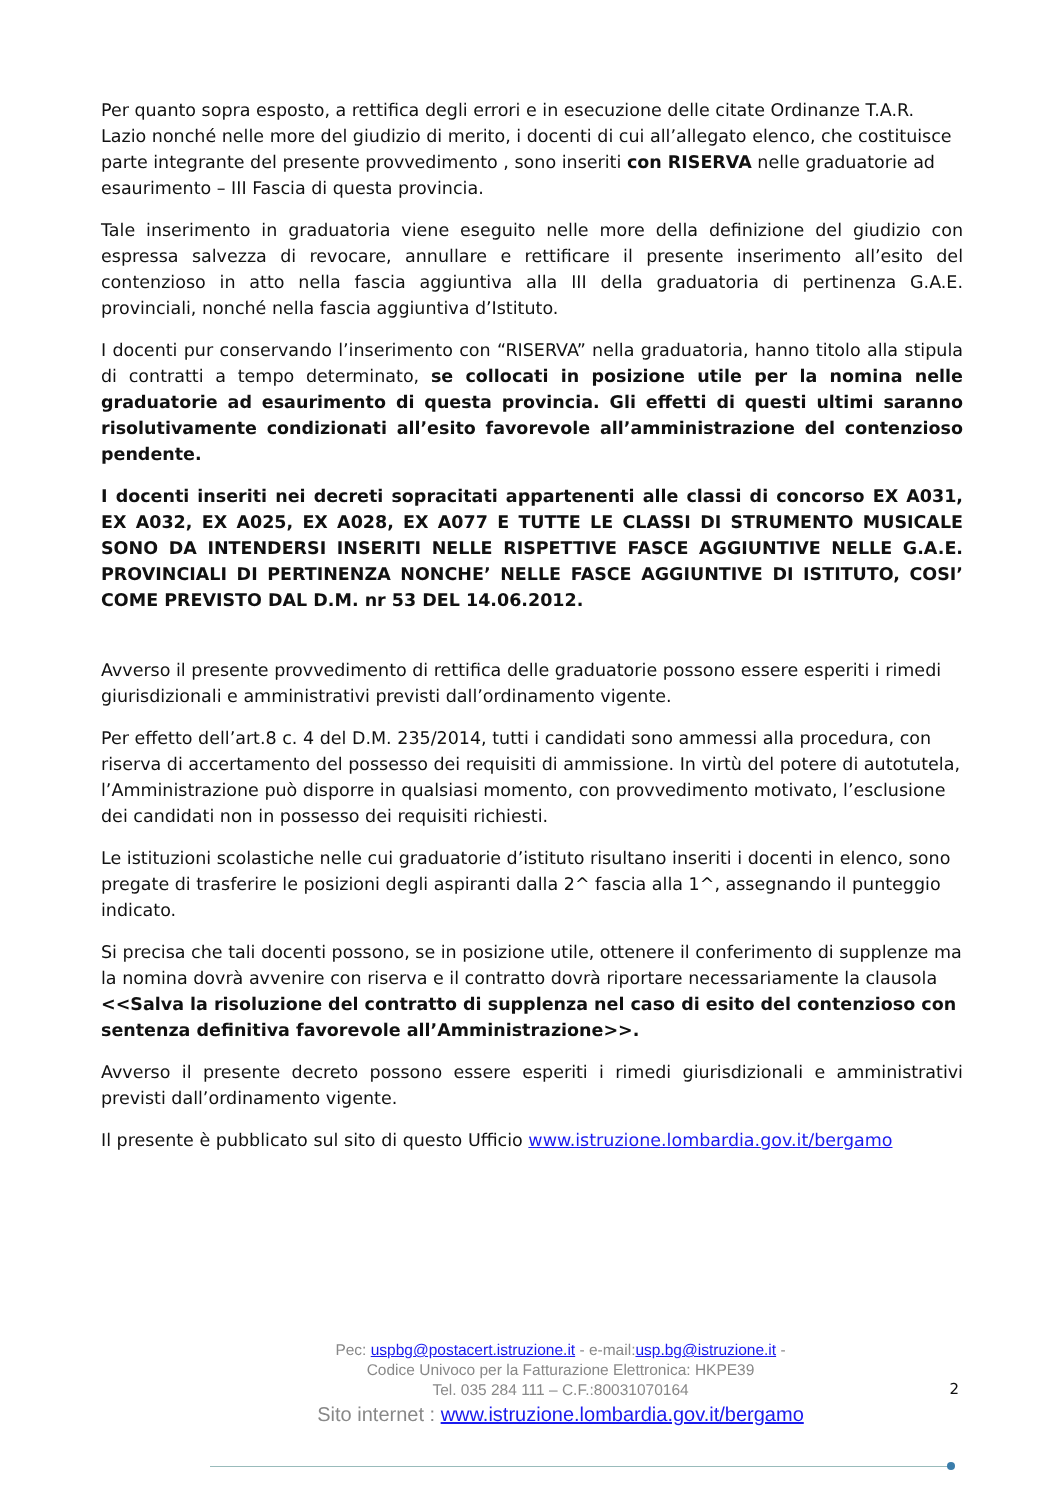Per quanto sopra esposto, a rettifica degli errori e in esecuzione delle citate Ordinanze T.A.R. Lazio nonché nelle more del giudizio di merito, i docenti di cui all’allegato elenco, che costituisce parte integrante del presente provvedimento , sono inseriti con RISERVA nelle graduatorie ad esaurimento – III Fascia di questa provincia.
Tale inserimento in graduatoria viene eseguito nelle more della definizione del giudizio con espressa salvezza di revocare, annullare e rettificare il presente inserimento all’esito del contenzioso in atto nella fascia aggiuntiva alla III della graduatoria di pertinenza G.A.E. provinciali, nonché nella fascia aggiuntiva d’Istituto.
I docenti pur conservando l’inserimento con “RISERVA” nella graduatoria, hanno titolo alla stipula di contratti a tempo determinato, se collocati in posizione utile per la nomina nelle graduatorie ad esaurimento di questa provincia. Gli effetti di questi ultimi saranno risolutivamente condizionati all’esito favorevole all’amministrazione del contenzioso pendente.
I docenti inseriti nei decreti sopracitati appartenenti alle classi di concorso EX A031, EX A032, EX A025, EX A028, EX A077 E TUTTE LE CLASSI DI STRUMENTO MUSICALE SONO DA INTENDERSI INSERITI NELLE RISPETTIVE FASCE AGGIUNTIVE NELLE G.A.E. PROVINCIALI DI PERTINENZA NONCHE’ NELLE FASCE AGGIUNTIVE DI ISTITUTO, COSI’ COME PREVISTO DAL D.M. nr 53 DEL 14.06.2012.
Avverso il presente provvedimento di rettifica delle graduatorie possono essere esperiti i rimedi giurisdizionali e amministrativi previsti dall’ordinamento vigente.
Per effetto dell’art.8 c. 4 del D.M. 235/2014, tutti i candidati sono ammessi alla procedura, con riserva di accertamento del possesso dei requisiti di ammissione. In virtù del potere di autotutela, l’Amministrazione può disporre in qualsiasi momento, con provvedimento motivato, l’esclusione dei candidati non in possesso dei requisiti richiesti.
Le istituzioni scolastiche nelle cui graduatorie d’istituto risultano inseriti i docenti in elenco, sono pregate di trasferire le posizioni degli aspiranti dalla 2^ fascia alla 1^, assegnando il punteggio indicato.
Si precisa che tali docenti possono, se in posizione utile, ottenere il conferimento di supplenze ma la nomina dovrà avvenire con riserva e il contratto dovrà riportare necessariamente la clausola <<Salva la risoluzione del contratto di supplenza nel caso di esito del contenzioso con sentenza definitiva favorevole all’Amministrazione>>.
Avverso il presente decreto possono essere esperiti i rimedi giurisdizionali e amministrativi previsti dall’ordinamento vigente.
Il presente è pubblicato sul sito di questo Ufficio www.istruzione.lombardia.gov.it/bergamo
Pec: uspbg@postacert.istruzione.it - e-mail:usp.bg@istruzione.it -
Codice Univoco per la Fatturazione Elettronica: HKPE39
Tel. 035 284 111 – C.F.:80031070164
Sito internet : www.istruzione.lombardia.gov.it/bergamo
2